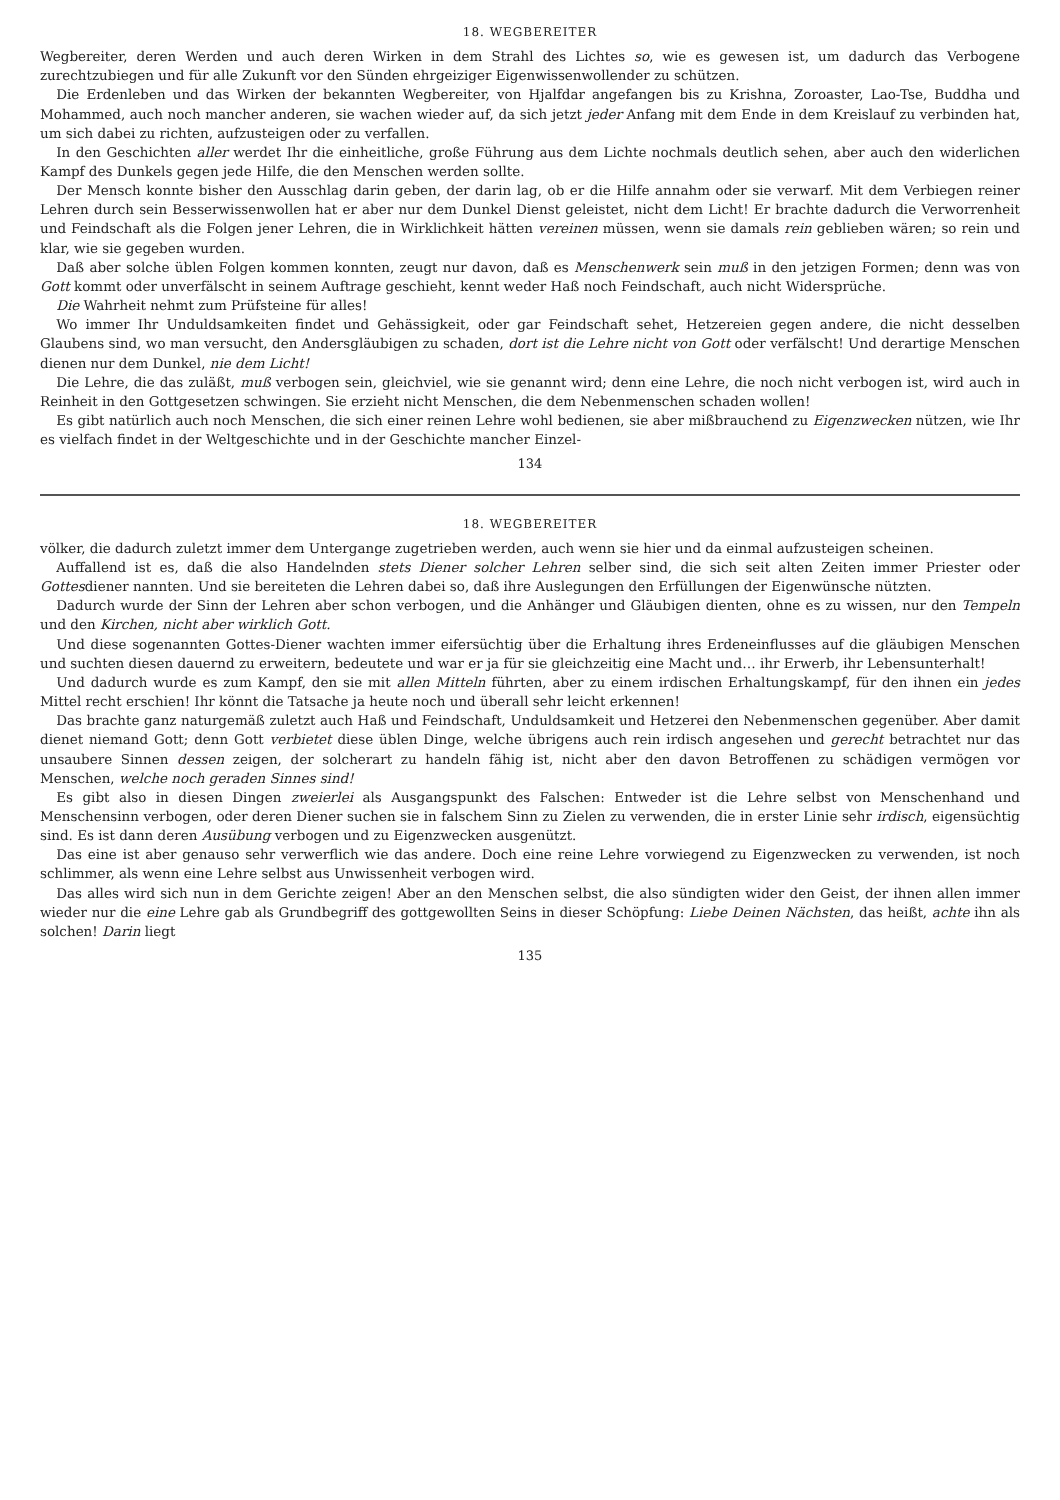18. WEGBEREITER
Wegbereiter, deren Werden und auch deren Wirken in dem Strahl des Lichtes so, wie es gewesen ist, um dadurch das Verbogene zurechtzubiegen und für alle Zukunft vor den Sünden ehrgeiziger Eigenwissenwollender zu schützen.
Die Erdenleben und das Wirken der bekannten Wegbereiter, von Hjalfdar angefangen bis zu Krishna, Zoroaster, Lao-Tse, Buddha und Mohammed, auch noch mancher anderen, sie wachen wieder auf, da sich jetzt jeder Anfang mit dem Ende in dem Kreislauf zu verbinden hat, um sich dabei zu richten, aufzusteigen oder zu verfallen.
In den Geschichten aller werdet Ihr die einheitliche, große Führung aus dem Lichte nochmals deutlich sehen, aber auch den widerlichen Kampf des Dunkels gegen jede Hilfe, die den Menschen werden sollte.
Der Mensch konnte bisher den Ausschlag darin geben, der darin lag, ob er die Hilfe annahm oder sie verwarf. Mit dem Verbiegen reiner Lehren durch sein Besserwissenwollen hat er aber nur dem Dunkel Dienst geleistet, nicht dem Licht! Er brachte dadurch die Verworrenheit und Feindschaft als die Folgen jener Lehren, die in Wirklichkeit hätten vereinen müssen, wenn sie damals rein geblieben wären; so rein und klar, wie sie gegeben wurden.
Daß aber solche üblen Folgen kommen konnten, zeugt nur davon, daß es Menschenwerk sein muß in den jetzigen Formen; denn was von Gott kommt oder unverfälscht in seinem Auftrage geschieht, kennt weder Haß noch Feindschaft, auch nicht Widersprüche.
Die Wahrheit nehmt zum Prüfsteine für alles!
Wo immer Ihr Unduldsamkeiten findet und Gehässigkeit, oder gar Feindschaft sehet, Hetzereien gegen andere, die nicht desselben Glaubens sind, wo man versucht, den Andersgläubigen zu schaden, dort ist die Lehre nicht von Gott oder verfälscht! Und derartige Menschen dienen nur dem Dunkel, nie dem Licht!
Die Lehre, die das zuläßt, muß verbogen sein, gleichviel, wie sie genannt wird; denn eine Lehre, die noch nicht verbogen ist, wird auch in Reinheit in den Gottgesetzen schwingen. Sie erzieht nicht Menschen, die dem Nebenmenschen schaden wollen!
Es gibt natürlich auch noch Menschen, die sich einer reinen Lehre wohl bedienen, sie aber mißbrauchend zu Eigenzwecken nützen, wie Ihr es vielfach findet in der Weltgeschichte und in der Geschichte mancher Einzel-
134
18. WEGBEREITER
völker, die dadurch zuletzt immer dem Untergange zugetrieben werden, auch wenn sie hier und da einmal aufzusteigen scheinen.
Auffallend ist es, daß die also Handelnden stets Diener solcher Lehren selber sind, die sich seit alten Zeiten immer Priester oder Gottesdiener nannten. Und sie bereiteten die Lehren dabei so, daß ihre Auslegungen den Erfüllungen der Eigenwünsche nützten.
Dadurch wurde der Sinn der Lehren aber schon verbogen, und die Anhänger und Gläubigen dienten, ohne es zu wissen, nur den Tempeln und den Kirchen, nicht aber wirklich Gott.
Und diese sogenannten Gottes-Diener wachten immer eifersüchtig über die Erhaltung ihres Erdeneinflusses auf die gläubigen Menschen und suchten diesen dauernd zu erweitern, bedeutete und war er ja für sie gleichzeitig eine Macht und… ihr Erwerb, ihr Lebensunterhalt!
Und dadurch wurde es zum Kampf, den sie mit allen Mitteln führten, aber zu einem irdischen Erhaltungskampf, für den ihnen ein jedes Mittel recht erschien! Ihr könnt die Tatsache ja heute noch und überall sehr leicht erkennen!
Das brachte ganz naturgemäß zuletzt auch Haß und Feindschaft, Unduldsamkeit und Hetzerei den Nebenmenschen gegenüber. Aber damit dienet niemand Gott; denn Gott verbietet diese üblen Dinge, welche übrigens auch rein irdisch angesehen und gerecht betrachtet nur das unsaubere Sinnen dessen zeigen, der solcherart zu handeln fähig ist, nicht aber den davon Betroffenen zu schädigen vermögen vor Menschen, welche noch geraden Sinnes sind!
Es gibt also in diesen Dingen zweierlei als Ausgangspunkt des Falschen: Entweder ist die Lehre selbst von Menschenhand und Menschensinn verbogen, oder deren Diener suchen sie in falschem Sinn zu Zielen zu verwenden, die in erster Linie sehr irdisch, eigensüchtig sind. Es ist dann deren Ausübung verbogen und zu Eigenzwecken ausgenützt.
Das eine ist aber genauso sehr verwerflich wie das andere. Doch eine reine Lehre vorwiegend zu Eigenzwecken zu verwenden, ist noch schlimmer, als wenn eine Lehre selbst aus Unwissenheit verbogen wird.
Das alles wird sich nun in dem Gerichte zeigen! Aber an den Menschen selbst, die also sündigten wider den Geist, der ihnen allen immer wieder nur die eine Lehre gab als Grundbegriff des gottgewollten Seins in dieser Schöpfung: Liebe Deinen Nächsten, das heißt, achte ihn als solchen! Darin liegt
135